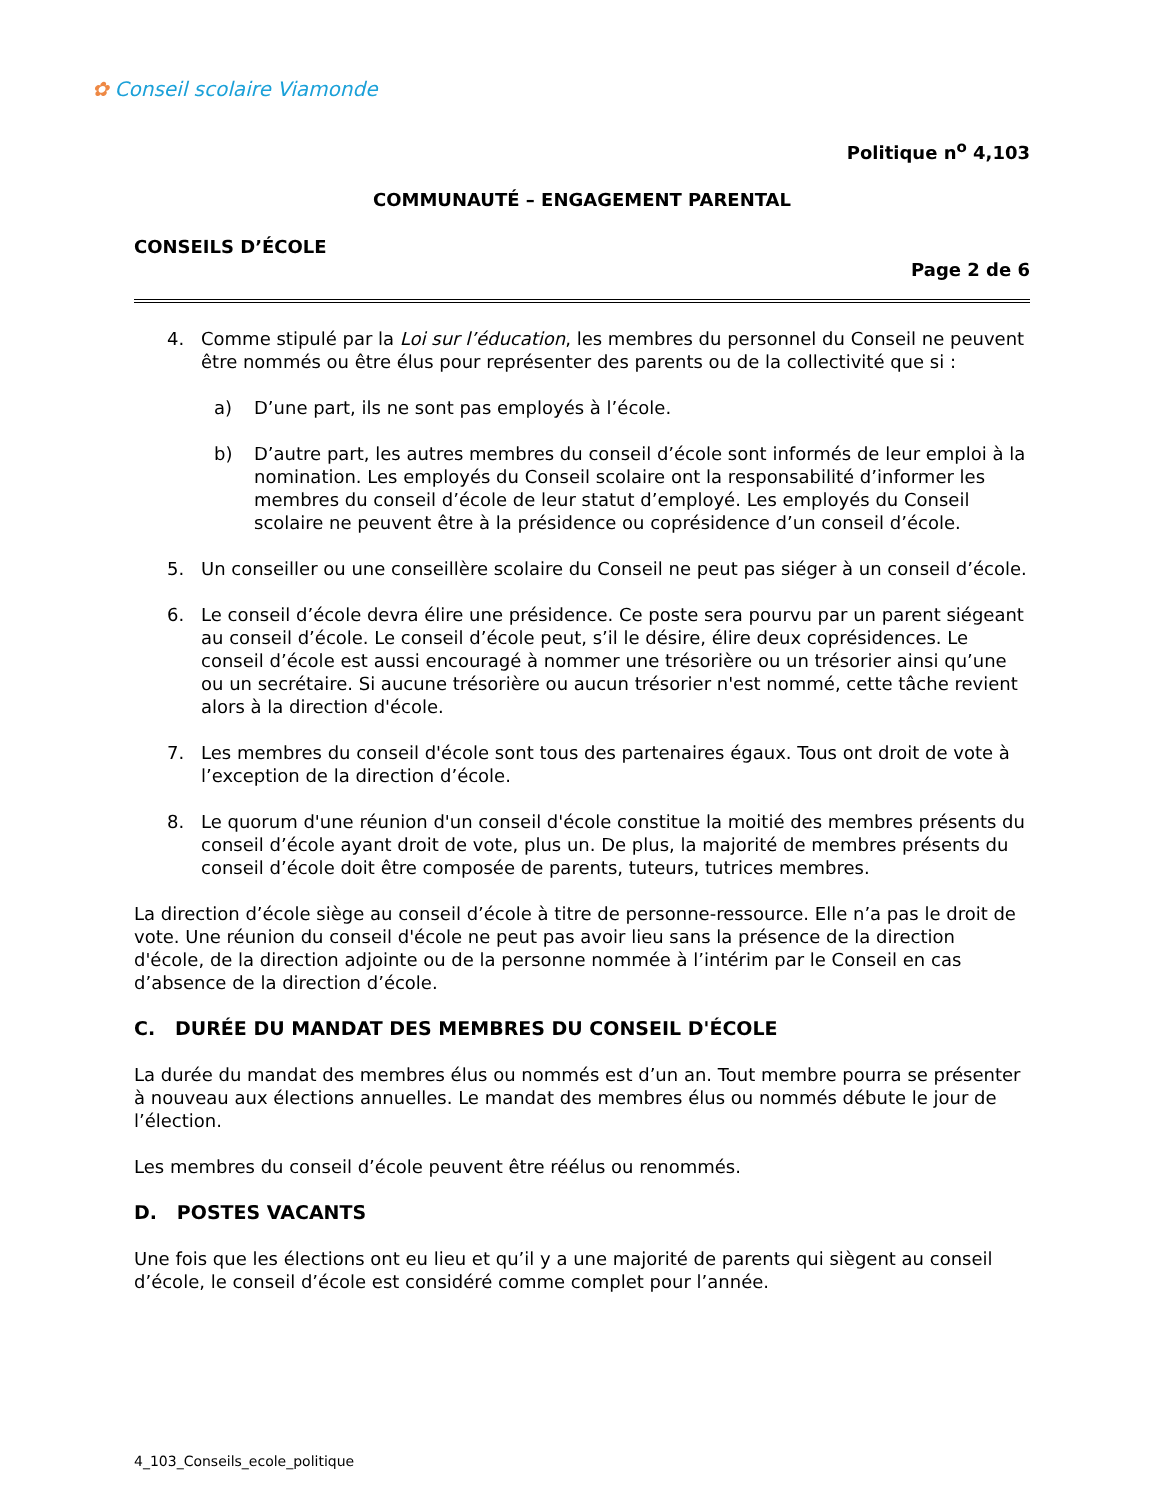✿ Conseil scolaire Viamonde
Politique n<sup>o</sup> 4,103
COMMUNAUTÉ – ENGAGEMENT PARENTAL
CONSEILS D’ÉCOLE
Page 2 de 6
4. Comme stipulé par la Loi sur l’éducation, les membres du personnel du Conseil ne peuvent être nommés ou être élus pour représenter des parents ou de la collectivité que si :
a) D’une part, ils ne sont pas employés à l’école.
b) D’autre part, les autres membres du conseil d’école sont informés de leur emploi à la nomination. Les employés du Conseil scolaire ont la responsabilité d’informer les membres du conseil d’école de leur statut d’employé. Les employés du Conseil scolaire ne peuvent être à la présidence ou coprésidence d’un conseil d’école.
5. Un conseiller ou une conseillère scolaire du Conseil ne peut pas siéger à un conseil d’école.
6. Le conseil d’école devra élire une présidence. Ce poste sera pourvu par un parent siégeant au conseil d’école. Le conseil d’école peut, s’il le désire, élire deux coprésidences. Le conseil d’école est aussi encouragé à nommer une trésorière ou un trésorier ainsi qu’une ou un secrétaire. Si aucune trésorière ou aucun trésorier n'est nommé, cette tâche revient alors à la direction d'école.
7. Les membres du conseil d'école sont tous des partenaires égaux. Tous ont droit de vote à l’exception de la direction d’école.
8. Le quorum d'une réunion d'un conseil d'école constitue la moitié des membres présents du conseil d’école ayant droit de vote, plus un. De plus, la majorité de membres présents du conseil d’école doit être composée de parents, tuteurs, tutrices membres.
La direction d’école siège au conseil d’école à titre de personne-ressource. Elle n’a pas le droit de vote. Une réunion du conseil d'école ne peut pas avoir lieu sans la présence de la direction d'école, de la direction adjointe ou de la personne nommée à l’intérim par le Conseil en cas d’absence de la direction d’école.
C. DURÉE DU MANDAT DES MEMBRES DU CONSEIL D'ÉCOLE
La durée du mandat des membres élus ou nommés est d’un an. Tout membre pourra se présenter à nouveau aux élections annuelles. Le mandat des membres élus ou nommés débute le jour de l’élection.
Les membres du conseil d’école peuvent être réélus ou renommés.
D. POSTES VACANTS
Une fois que les élections ont eu lieu et qu’il y a une majorité de parents qui siègent au conseil d’école, le conseil d’école est considéré comme complet pour l’année.
4_103_Conseils_ecole_politique